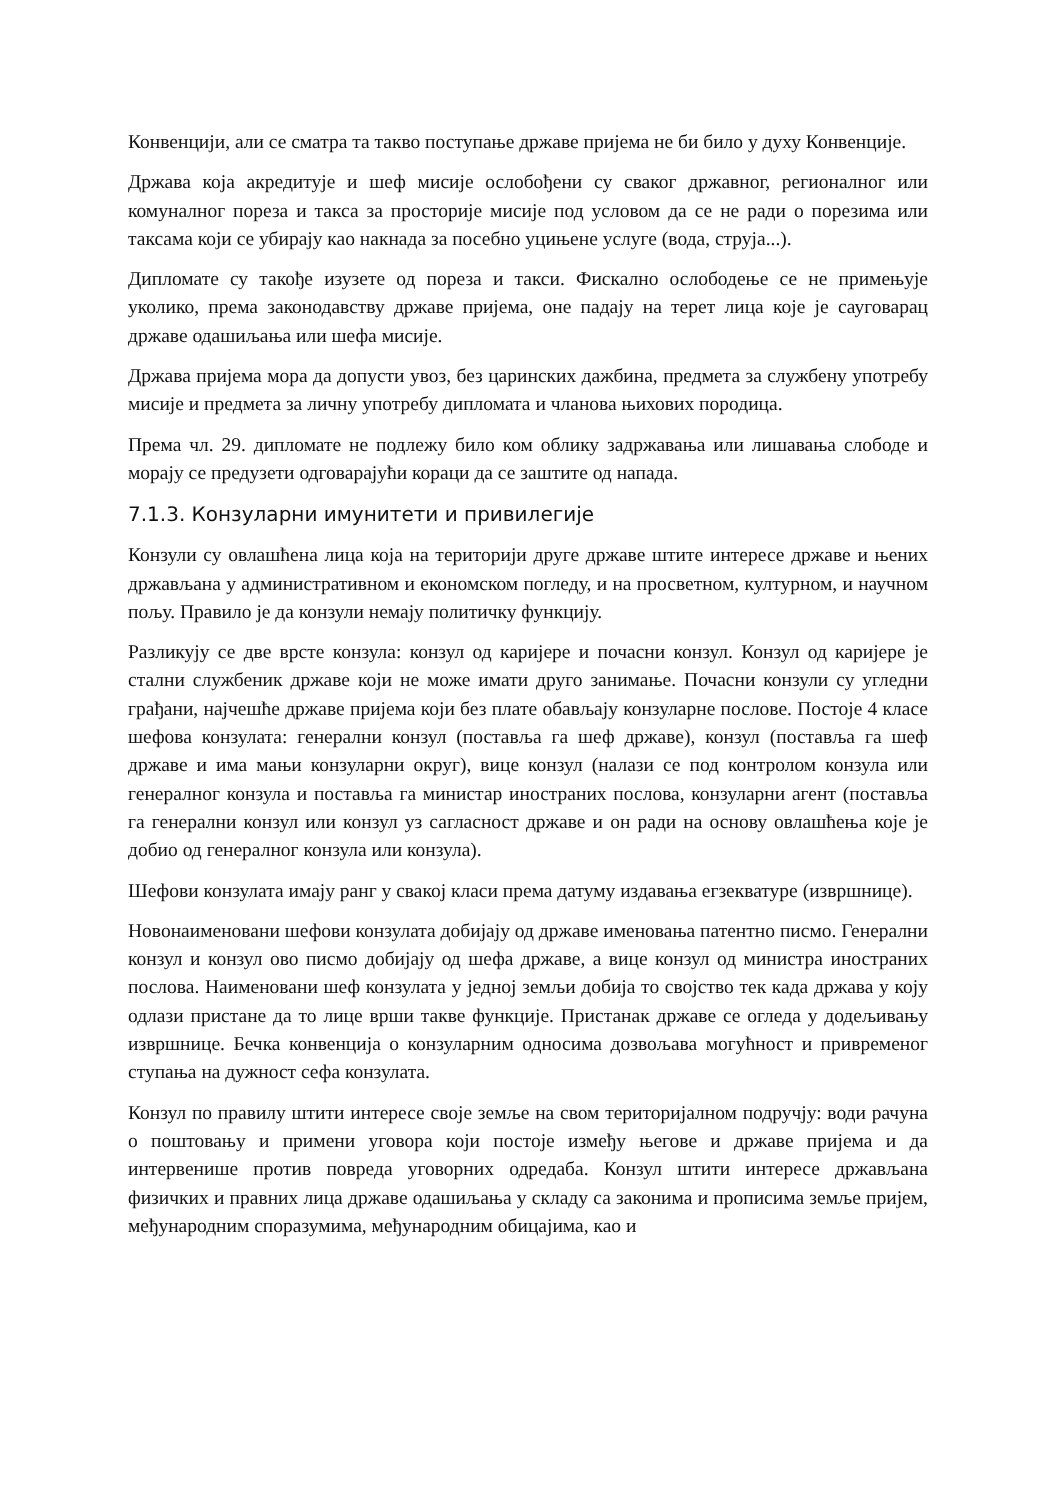Конвенцији, али се сматра та такво поступање државе пријема не би било у духу Конвенције.
Држава која акредитује и шеф мисије ослобођени су сваког државног, регионалног или комуналног пореза и такса за просторије мисије под условом да се не ради о порезима или таксама који се убирају као накнада за посебно уцињене услуге (вода, струја...).
Дипломате су такође изузете од пореза и такси. Фискално ослободење се не примењује уколико, према законодавству државе пријема, оне падају на терет лица које је сауговарац државе одашиљања или шефа мисије.
Држава пријема мора да допусти увоз, без царинских дажбина, предмета за службену употребу мисије и предмета за личну употребу дипломата и чланова њихових породица.
Према чл. 29. дипломате не подлежу било ком облику задржавања или лишавања слободе и морају се предузети одговарајући кораци да се заштите од напада.
7.1.3. Конзуларни имунитети и привилегије
Конзули су овлашћена лица која на територији друге државе штите интересе државе и њених држављана у административном и економском погледу, и на просветном, културном, и научном пољу. Правило је да конзули немају политичку функцију.
Разликују се две врсте конзула: конзул од каријере и почасни конзул. Конзул од каријере је стални службеник државе који не може имати друго занимање. Почасни конзули су угледни грађани, најчешће државе пријема који без плате обављају конзуларне послове. Постоје 4 класе шефова конзулата: генерални конзул (поставља га шеф државе), конзул (поставља га шеф државе и има мањи конзуларни округ), вице конзул (налази се под контролом конзула или генералног конзула и поставља га министар иностраних послова, конзуларни агент (поставља га генерални конзул или конзул уз сагласност државе и он ради на основу овлашћења које је добио од генералног конзула или конзула).
Шефови конзулата имају ранг у свакој класи према датуму издавања егзекватуре (извршнице).
Новонаименовани шефови конзулата добијају од државе именовања патентно писмо. Генерални конзул и конзул ово писмо добијају од шефа државе, а вице конзул од министра иностраних послова. Наименовани шеф конзулата у једној земљи добија то својство тек када држава у коју одлази пристане да то лице врши такве функције. Пристанак државе се огледа у додељивању извршнице. Бечка конвенција о конзуларним односима дозвољава могућност и привременог ступања на дужност сефа конзулата.
Конзул по правилу штити интересе своје земље на свом територијалном подручју: води рачуна о поштовању и примени уговора који постоје између његове и државе пријема и да интервенише против повреда уговорних одредаба. Конзул штити интересе држављана физичких и правних лица државе одашиљања у складу са законима и прописима земље пријем, међународним споразумима, међународним обицајима, као и